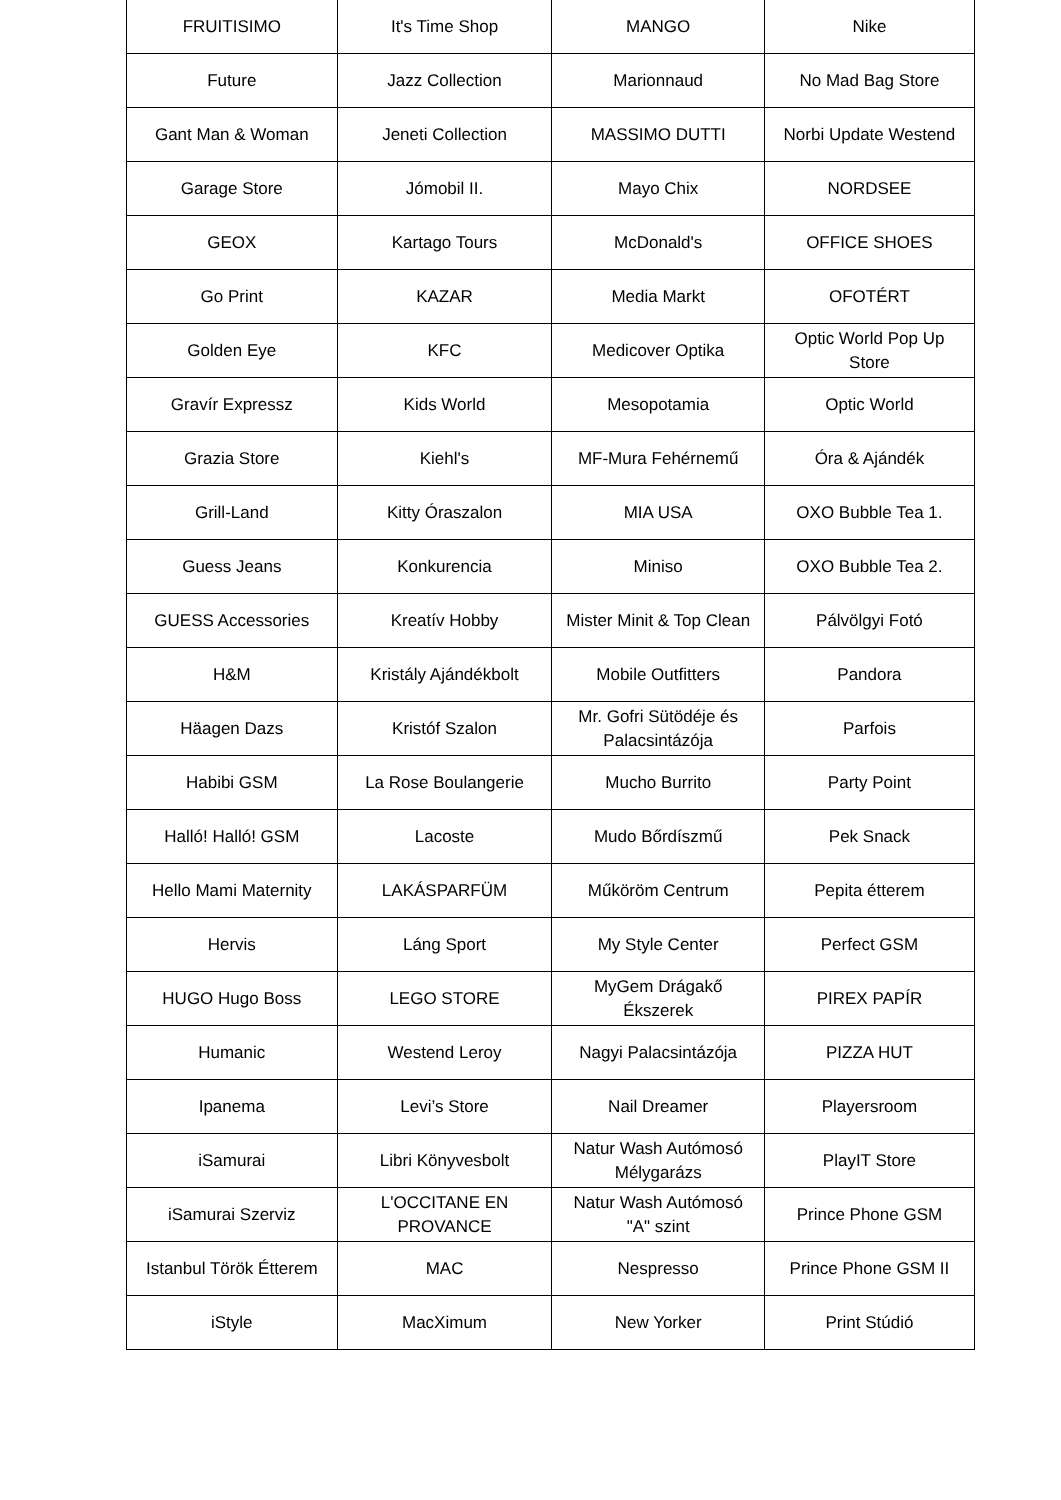| FRUITISIMO | It's Time Shop | MANGO | Nike |
| Future | Jazz Collection | Marionnaud | No Mad Bag Store |
| Gant Man & Woman | Jeneti Collection | MASSIMO DUTTI | Norbi Update Westend |
| Garage Store | Jómobil II. | Mayo Chix | NORDSEE |
| GEOX | Kartago Tours | McDonald's | OFFICE SHOES |
| Go Print | KAZAR | Media Markt | OFOTÉRT |
| Golden Eye | KFC | Medicover Optika | Optic World Pop Up Store |
| Gravír Expressz | Kids World | Mesopotamia | Optic World |
| Grazia Store | Kiehl's | MF-Mura Fehérnemű | Óra & Ajándék |
| Grill-Land | Kitty Óraszalon | MIA USA | OXO Bubble Tea 1. |
| Guess Jeans | Konkurencia | Miniso | OXO Bubble Tea 2. |
| GUESS Accessories | Kreatív Hobby | Mister Minit & Top Clean | Pálvölgyi Fotó |
| H&M | Kristály Ajándékbolt | Mobile Outfitters | Pandora |
| Häagen Dazs | Kristóf Szalon | Mr. Gofri Sütödéje és Palacsintázója | Parfois |
| Habibi GSM | La Rose Boulangerie | Mucho Burrito | Party Point |
| Halló! Halló! GSM | Lacoste | Mudo Bőrdíszmű | Pek Snack |
| Hello Mami Maternity | LAKÁSPARFÜM | Műköröm Centrum | Pepita étterem |
| Hervis | Láng Sport | My Style Center | Perfect GSM |
| HUGO Hugo Boss | LEGO STORE | MyGem Drágakő Ékszerek | PIREX PAPÍR |
| Humanic | Westend Leroy | Nagyi Palacsintázója | PIZZA HUT |
| Ipanema | Levi’s Store | Nail Dreamer | Playersroom |
| iSamurai | Libri Könyvesbolt | Natur Wash Autómosó Mélygarázs | PlayIT Store |
| iSamurai Szerviz | L'OCCITANE EN PROVANCE | Natur Wash Autómosó "A" szint | Prince Phone GSM |
| Istanbul Török Étterem | MAC | Nespresso | Prince Phone GSM II |
| iStyle | MacXimum | New Yorker | Print Stúdió |